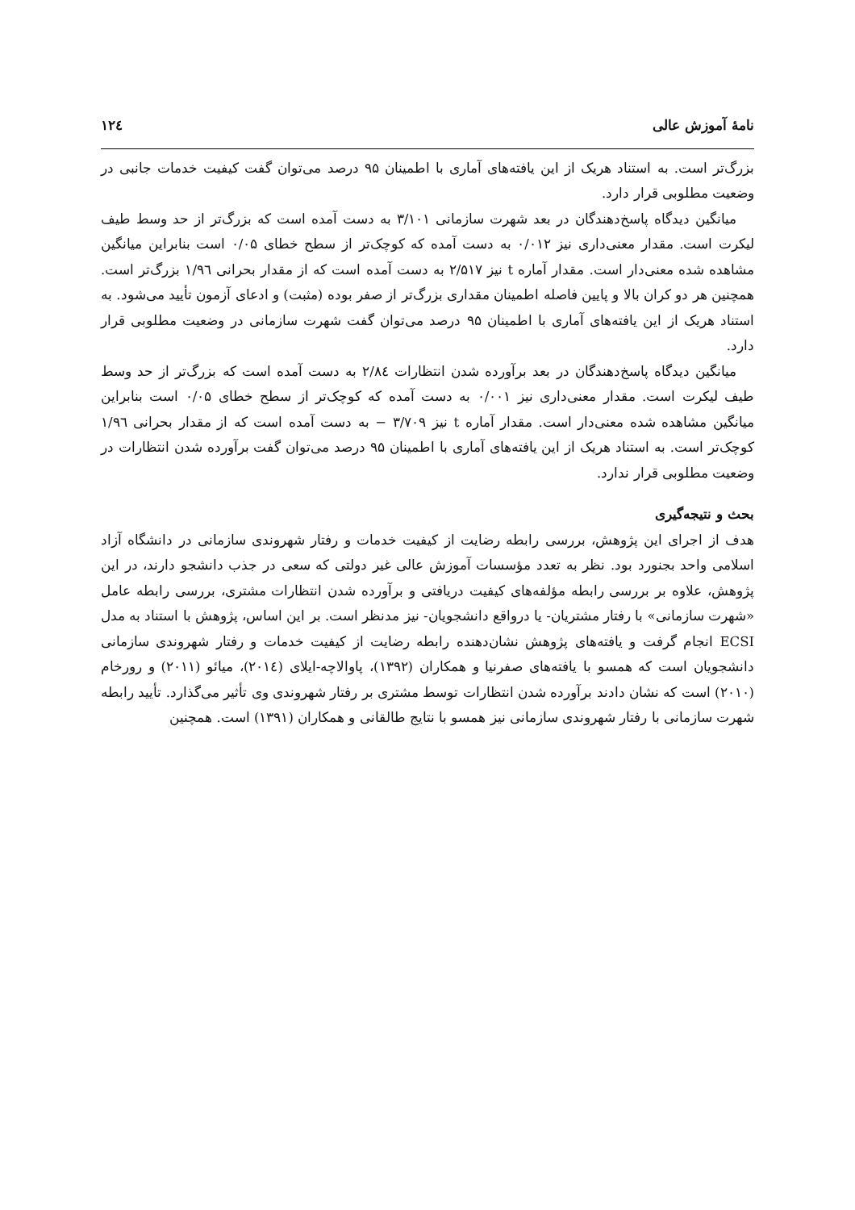نامهٔ آموزش عالی ۱۲٤
بزرگ‌تر است. به استناد هریک از این یافته‌های آماری با اطمینان ۹۵ درصد می‌توان گفت کیفیت خدمات جانبی در وضعیت مطلوبی قرار دارد.
میانگین دیدگاه پاسخ‌دهندگان در بعد شهرت سازمانی ۳/۱۰۱ به دست آمده است که بزرگ‌تر از حد وسط طیف لیکرت است. مقدار معنی‌داری نیز ۰/۰۱۲ به دست آمده که کوچک‌تر از سطح خطای ۰/۰۵ است بنابراین میانگین مشاهده شده معنی‌دار است. مقدار آماره t نیز ۲/۵۱۷ به دست آمده است که از مقدار بحرانی ۱/۹٦ بزرگ‌تر است. همچنین هر دو کران بالا و پایین فاصله اطمینان مقداری بزرگ‌تر از صفر بوده (مثبت) و ادعای آزمون تأیید می‌شود. به استناد هریک از این یافته‌های آماری با اطمینان ۹۵ درصد می‌توان گفت شهرت سازمانی در وضعیت مطلوبی قرار دارد.
میانگین دیدگاه پاسخ‌دهندگان در بعد برآورده شدن انتظارات ۲/۸٤ به دست آمده است که بزرگ‌تر از حد وسط طیف لیکرت است. مقدار معنی‌داری نیز ۰/۰۰۱ به دست آمده که کوچک‌تر از سطح خطای ۰/۰۵ است بنابراین میانگین مشاهده شده معنی‌دار است. مقدار آماره t نیز ۳/۷۰۹ − به دست آمده است که از مقدار بحرانی ۱/۹٦ کوچک‌تر است. به استناد هریک از این یافته‌های آماری با اطمینان ۹۵ درصد می‌توان گفت برآورده شدن انتظارات در وضعیت مطلوبی قرار ندارد.
بحث و نتیجه‌گیری
هدف از اجرای این پژوهش، بررسی رابطه رضایت از کیفیت خدمات و رفتار شهروندی سازمانی در دانشگاه آزاد اسلامی واحد بجنورد بود. نظر به تعدد مؤسسات آموزش عالی غیر دولتی که سعی در جذب دانشجو دارند، در این پژوهش، علاوه بر بررسی رابطه مؤلفه‌های کیفیت دریافتی و برآورده شدن انتظارات مشتری، بررسی رابطه عامل «شهرت سازمانی» با رفتار مشتریان- یا درواقع دانشجویان- نیز مدنظر است. بر این اساس، پژوهش با استناد به مدل ECSI انجام گرفت و یافته‌های پژوهش نشان‌دهنده رابطه رضایت از کیفیت خدمات و رفتار شهروندی سازمانی دانشجویان است که همسو با یافته‌های صفرنیا و همکاران (۱۳۹۲)، پاوالاچه-ایلای (۲۰۱٤)، میائو (۲۰۱۱) و رورخام (۲۰۱۰) است که نشان دادند برآورده شدن انتظارات توسط مشتری بر رفتار شهروندی وی تأثیر می‌گذارد. تأیید رابطه شهرت سازمانی با رفتار شهروندی سازمانی نیز همسو با نتایج طالقانی و همکاران (۱۳۹۱) است. همچنین